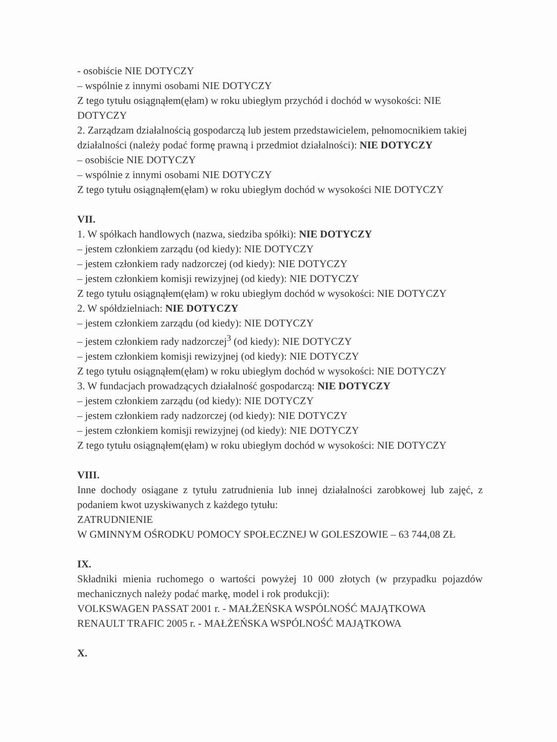- osobiście NIE DOTYCZY
– wspólnie z innymi osobami NIE DOTYCZY
Z tego tytułu osiągnąłem(ęłam) w roku ubiegłym przychód i dochód w wysokości: NIE DOTYCZY
2. Zarządzam działalnością gospodarczą lub jestem przedstawicielem, pełnomocnikiem takiej działalności (należy podać formę prawną i przedmiot działalności): NIE DOTYCZY
– osobiście NIE DOTYCZY
– wspólnie z innymi osobami NIE DOTYCZY
Z tego tytułu osiągnąłem(ęłam) w roku ubiegłym dochód w wysokości NIE DOTYCZY
VII.
1. W spółkach handlowych (nazwa, siedziba spółki): NIE DOTYCZY
– jestem członkiem zarządu (od kiedy): NIE DOTYCZY
– jestem członkiem rady nadzorczej (od kiedy): NIE DOTYCZY
– jestem członkiem komisji rewizyjnej (od kiedy): NIE DOTYCZY
Z tego tytułu osiągnąłem(ęłam) w roku ubiegłym dochód w wysokości: NIE DOTYCZY
2. W spółdzielniach: NIE DOTYCZY
– jestem członkiem zarządu (od kiedy): NIE DOTYCZY
– jestem członkiem rady nadzorczej<sup>3</sup> (od kiedy): NIE DOTYCZY
– jestem członkiem komisji rewizyjnej (od kiedy): NIE DOTYCZY
Z tego tytułu osiągnąłem(ęłam) w roku ubiegłym dochód w wysokości: NIE DOTYCZY
3. W fundacjach prowadzących działalność gospodarczą: NIE DOTYCZY
– jestem członkiem zarządu (od kiedy): NIE DOTYCZY
– jestem członkiem rady nadzorczej (od kiedy): NIE DOTYCZY
– jestem członkiem komisji rewizyjnej (od kiedy): NIE DOTYCZY
Z tego tytułu osiągnąłem(ęłam) w roku ubiegłym dochód w wysokości: NIE DOTYCZY
VIII.
Inne dochody osiągane z tytułu zatrudnienia lub innej działalności zarobkowej lub zajęć, z podaniem kwot uzyskiwanych z każdego tytułu:
ZATRUDNIENIE
W GMINNYM OŚRODKU POMOCY SPOŁECZNEJ W GOLESZOWIE – 63 744,08 ZŁ
IX.
Składniki mienia ruchomego o wartości powyżej 10 000 złotych (w przypadku pojazdów mechanicznych należy podać markę, model i rok produkcji):
VOLKSWAGEN PASSAT 2001 r. - MAŁŻEŃSKA WSPÓLNOŚĆ MAJĄTKOWA
RENAULT TRAFIC 2005 r. - MAŁŻEŃSKA WSPÓLNOŚĆ MAJĄTKOWA
X.